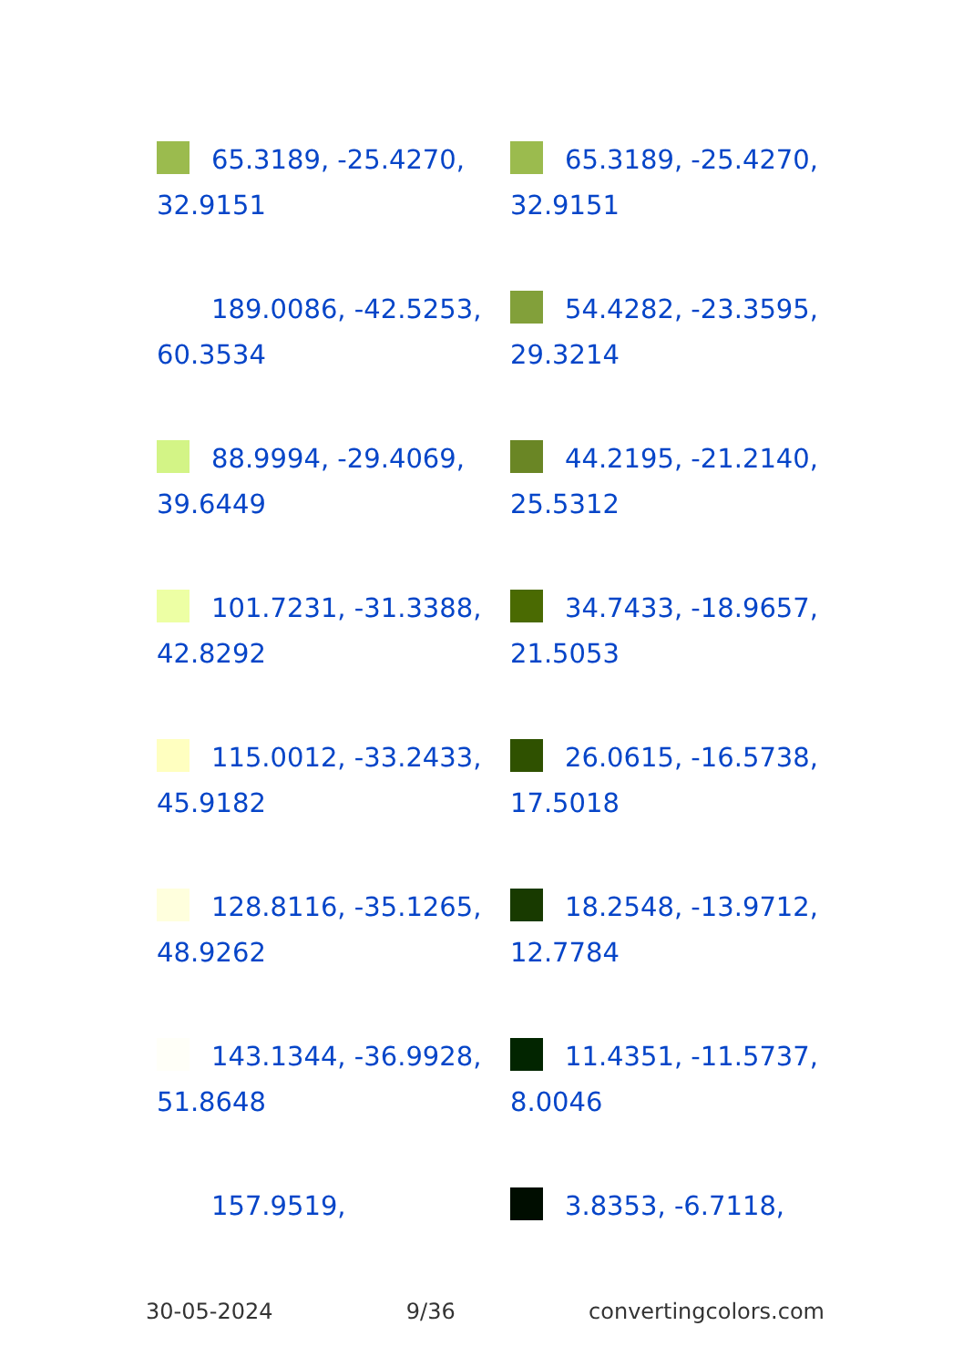65.3189, -25.4270, 32.9151
65.3189, -25.4270, 32.9151
189.0086, -42.5253, 60.3534
54.4282, -23.3595, 29.3214
88.9994, -29.4069, 39.6449
44.2195, -21.2140, 25.5312
101.7231, -31.3388, 42.8292
34.7433, -18.9657, 21.5053
115.0012, -33.2433, 45.9182
26.0615, -16.5738, 17.5018
128.8116, -35.1265, 48.9262
18.2548, -13.9712, 12.7784
143.1344, -36.9928, 51.8648
11.4351, -11.5737, 8.0046
157.9519,
3.8353, -6.7118,
30-05-2024 9/36 convertingcolors.com